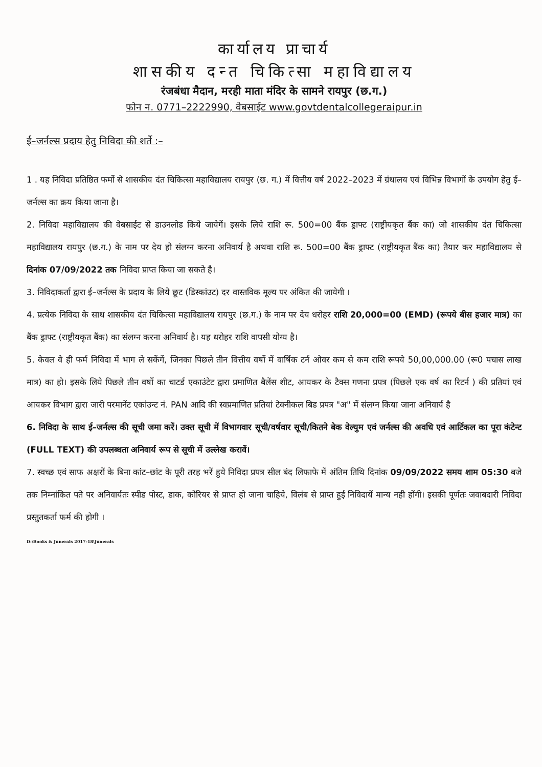कार्यालय प्राचार्य
शासकीय दन्त चिकित्सा महाविद्यालय
रंजबंधा मैदान, मरही माता मंदिर के सामने रायपुर (छ.ग.)
फोन न. 0771–2222990, वेबसाईट www.govtdentalcollegeraipur.in
ई–जर्नल्स प्रदाय हेतु निविदा की शर्ते :–
1 . यह निविदा प्रतिष्ठित फर्मो से शासकीय दंत चिकित्सा महाविद्यालय रायपुर (छ. ग.) में वित्तीय वर्ष 2022–2023 में ग्रंथालय एवं विभिन्न विभागों के उपयोग हेतु ई–जर्नल्स का क्रय किया जाना है।
2. निविदा महाविद्यालय की वेबसाईट से डाउनलोड किये जायेगें। इसके लिये राशि रू. 500=00 बैंक ड्राफ्ट (राष्ट्रीयकृत बैंक का) जो शासकीय दंत चिकित्सा महाविद्यालय रायपुर (छ.ग.) के नाम पर देय हो संलग्न करना अनिवार्य है अथवा राशि रू. 500=00 बैंक ड्राफ्ट (राष्ट्रीयकृत बैंक का) तैयार कर महाविद्यालय से दिनांक 07/09/2022 तक निविदा प्राप्त किया जा सकते है।
3. निविदाकर्ता द्वारा ई–जर्नल्स के प्रदाय के लिये छूट (डिस्कांउट) दर वास्तविक मूल्य पर अंकित की जायेगी ।
4. प्रत्येक निविदा के साथ शासकीय दंत चिकित्सा महाविद्यालय रायपुर (छ.ग.) के नाम पर देय धरोहर राशि 20,000=00 (EMD) (रूपये बीस हजार मात्र) का बैंक ड्राफ्ट (राष्ट्रीयकृत बैंक) का संलग्न करना अनिवार्य है। यह धरोहर राशि वापसी योग्य है।
5. केवल वे ही फर्म निविदा में भाग ले सकेंगें, जिनका पिछले तीन वित्तीय वर्षो में वार्षिक टर्न ओवर कम से कम राशि रूपये 50,00,000.00 (रू0 पचास लाख मात्र) का हो। इसके लिये पिछले तीन वर्षो का चाटर्ड एकाउंटेट द्वारा प्रमाणित बैलेंस शीट, आयकर के टैक्स गणना प्रपत्र (पिछले एक वर्ष का रिटर्न ) की प्रतियां एवं आयकर विभाग द्वारा जारी परमानेंट एकांउन्ट नं. PAN आदि की स्वप्रमाणित प्रतियां टेक्नीकल बिड प्रपत्र "अ" में संलग्न किया जाना अनिवार्य है
6. निविदा के साथ ई–जर्नल्स की सूची जमा करें। उक्त सूची में विभागवार सूची/वर्षवार सूची/कितने बेक वेल्युम एवं जर्नल्स की अवधि एवं आर्टिकल का पूरा कंटेन्ट (FULL TEXT) की उपलब्धता अनिवार्य रूप से सूची में उल्लेख करावें।
7. स्वच्छ एवं साफ अक्षरों के बिना कांट–छांट के पूरी तरह भरें हुये निविदा प्रपत्र सील बंद लिफाफे में अंतिम तिथि दिनांक 09/09/2022 समय शाम 05:30 बजे तक निम्नांकित पते पर अनिवार्यतः स्पीड पोस्ट, डाक, कोरियर से प्राप्त हो जाना चाहिये, विलंब से प्राप्त हुई निविदायें मान्य नही होंगी। इसकी पूर्णतः जवाबदारी निविदा प्रस्तुतकर्ता फर्म की होगी ।
D:\Books & Junerals 2017-18\Junerals